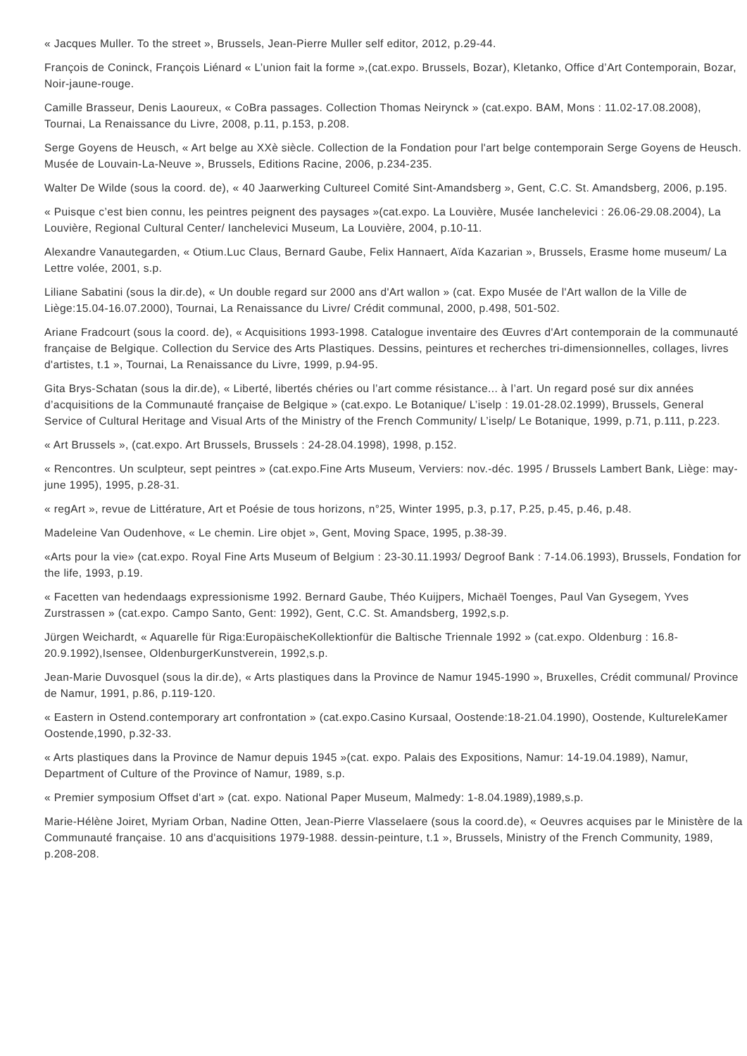« Jacques Muller. To the street », Brussels, Jean-Pierre Muller self editor, 2012, p.29-44.
François de Coninck, François Liénard « L’union fait la forme »,(cat.expo. Brussels, Bozar), Kletanko, Office d’Art Contemporain, Bozar, Noir-jaune-rouge.
Camille Brasseur, Denis Laoureux, « CoBra passages. Collection Thomas Neirynck » (cat.expo. BAM, Mons : 11.02-17.08.2008), Tournai, La Renaissance du Livre, 2008, p.11, p.153, p.208.
Serge Goyens de Heusch, « Art belge au XXè siècle. Collection de la Fondation pour l'art belge contemporain Serge Goyens de Heusch. Musée de Louvain-La-Neuve », Brussels, Editions Racine, 2006, p.234-235.
Walter De Wilde (sous la coord. de), « 40 Jaarwerking Cultureel Comité Sint-Amandsberg », Gent, C.C. St. Amandsberg, 2006, p.195.
« Puisque c’est bien connu, les peintres peignent des paysages »(cat.expo. La Louvière, Musée Ianchelevici : 26.06-29.08.2004), La Louvière, Regional Cultural Center/ Ianchelevici Museum, La Louvière, 2004, p.10-11.
Alexandre Vanautegarden, « Otium.Luc Claus, Bernard Gaube, Felix Hannaert, Aïda Kazarian », Brussels, Erasme home museum/ La Lettre volée, 2001, s.p.
Liliane Sabatini (sous la dir.de), « Un double regard sur 2000 ans d'Art wallon » (cat. Expo Musée de l'Art wallon de la Ville de Liège:15.04-16.07.2000), Tournai, La Renaissance du Livre/ Crédit communal, 2000, p.498, 501-502.
Ariane Fradcourt (sous la coord. de), « Acquisitions 1993-1998. Catalogue inventaire des Œuvres d'Art contemporain de la communauté française de Belgique. Collection du Service des Arts Plastiques. Dessins, peintures et recherches tri-dimensionnelles, collages, livres d'artistes, t.1 », Tournai, La Renaissance du Livre, 1999, p.94-95.
Gita Brys-Schatan (sous la dir.de), « Liberté, libertés chéries ou l’art comme résistance... à l’art. Un regard posé sur dix années d’acquisitions de la Communauté française de Belgique » (cat.expo. Le Botanique/ L’iselp : 19.01-28.02.1999), Brussels, General Service of Cultural Heritage and Visual Arts of the Ministry of the French Community/ L’iselp/ Le Botanique, 1999, p.71, p.111, p.223.
« Art Brussels », (cat.expo. Art Brussels, Brussels : 24-28.04.1998), 1998, p.152.
« Rencontres. Un sculpteur, sept peintres » (cat.expo.Fine Arts Museum, Verviers: nov.-déc. 1995 / Brussels Lambert Bank, Liège: may-june 1995), 1995, p.28-31.
« regArt », revue de Littérature, Art et Poésie de tous horizons, n°25, Winter 1995, p.3, p.17, P.25, p.45, p.46, p.48.
Madeleine Van Oudenhove, « Le chemin. Lire objet », Gent, Moving Space, 1995, p.38-39.
«Arts pour la vie» (cat.expo. Royal Fine Arts Museum of Belgium : 23-30.11.1993/ Degroof Bank : 7-14.06.1993), Brussels, Fondation for the life, 1993, p.19.
« Facetten van hedendaags expressionisme 1992. Bernard Gaube, Théo Kuijpers, Michaël Toenges, Paul Van Gysegem, Yves Zurstrassen » (cat.expo. Campo Santo, Gent: 1992), Gent, C.C. St. Amandsberg, 1992,s.p.
Jürgen Weichardt, « Aquarelle für Riga:EuropäischeKollektionfür die Baltische Triennale 1992 » (cat.expo. Oldenburg : 16.8-20.9.1992),Isensee, OldenburgerKunstverein, 1992,s.p.
Jean-Marie Duvosquel (sous la dir.de), « Arts plastiques dans la Province de Namur 1945-1990 », Bruxelles, Crédit communal/ Province de Namur, 1991, p.86, p.119-120.
« Eastern in Ostend.contemporary art confrontation » (cat.expo.Casino Kursaal, Oostende:18-21.04.1990), Oostende, KultureleKamer Oostende,1990, p.32-33.
« Arts plastiques dans la Province de Namur depuis 1945 »(cat. expo. Palais des Expositions, Namur: 14-19.04.1989), Namur, Department of Culture of the Province of Namur, 1989, s.p.
« Premier symposium Offset d'art » (cat. expo. National Paper Museum, Malmedy: 1-8.04.1989),1989,s.p.
Marie-Hélène Joiret, Myriam Orban, Nadine Otten, Jean-Pierre Vlasselaere (sous la coord.de), « Oeuvres acquises par le Ministère de la Communauté française. 10 ans d'acquisitions 1979-1988. dessin-peinture, t.1 », Brussels, Ministry of the French Community, 1989, p.208-208.